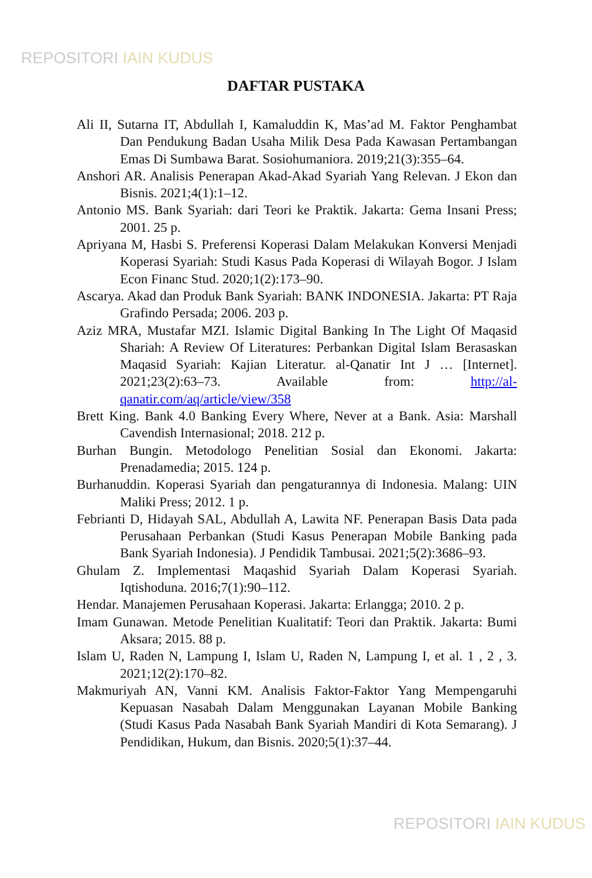REPOSITORI IAIN KUDUS
DAFTAR PUSTAKA
Ali II, Sutarna IT, Abdullah I, Kamaluddin K, Mas’ad M. Faktor Penghambat Dan Pendukung Badan Usaha Milik Desa Pada Kawasan Pertambangan Emas Di Sumbawa Barat. Sosiohumaniora. 2019;21(3):355–64.
Anshori AR. Analisis Penerapan Akad-Akad Syariah Yang Relevan. J Ekon dan Bisnis. 2021;4(1):1–12.
Antonio MS. Bank Syariah: dari Teori ke Praktik. Jakarta: Gema Insani Press; 2001. 25 p.
Apriyana M, Hasbi S. Preferensi Koperasi Dalam Melakukan Konversi Menjadi Koperasi Syariah: Studi Kasus Pada Koperasi di Wilayah Bogor. J Islam Econ Financ Stud. 2020;1(2):173–90.
Ascarya. Akad dan Produk Bank Syariah: BANK INDONESIA. Jakarta: PT Raja Grafindo Persada; 2006. 203 p.
Aziz MRA, Mustafar MZI. Islamic Digital Banking In The Light Of Maqasid Shariah: A Review Of Literatures: Perbankan Digital Islam Berasaskan Maqasid Syariah: Kajian Literatur. al-Qanatir Int J … [Internet]. 2021;23(2):63–73. Available from: http://al-qanatir.com/aq/article/view/358
Brett King. Bank 4.0 Banking Every Where, Never at a Bank. Asia: Marshall Cavendish Internasional; 2018. 212 p.
Burhan Bungin. Metodologo Penelitian Sosial dan Ekonomi. Jakarta: Prenadamedia; 2015. 124 p.
Burhanuddin. Koperasi Syariah dan pengaturannya di Indonesia. Malang: UIN Maliki Press; 2012. 1 p.
Febrianti D, Hidayah SAL, Abdullah A, Lawita NF. Penerapan Basis Data pada Perusahaan Perbankan (Studi Kasus Penerapan Mobile Banking pada Bank Syariah Indonesia). J Pendidik Tambusai. 2021;5(2):3686–93.
Ghulam Z. Implementasi Maqashid Syariah Dalam Koperasi Syariah. Iqtishoduna. 2016;7(1):90–112.
Hendar. Manajemen Perusahaan Koperasi. Jakarta: Erlangga; 2010. 2 p.
Imam Gunawan. Metode Penelitian Kualitatif: Teori dan Praktik. Jakarta: Bumi Aksara; 2015. 88 p.
Islam U, Raden N, Lampung I, Islam U, Raden N, Lampung I, et al. 1 , 2 , 3. 2021;12(2):170–82.
Makmuriyah AN, Vanni KM. Analisis Faktor-Faktor Yang Mempengaruhi Kepuasan Nasabah Dalam Menggunakan Layanan Mobile Banking (Studi Kasus Pada Nasabah Bank Syariah Mandiri di Kota Semarang). J Pendidikan, Hukum, dan Bisnis. 2020;5(1):37–44.
REPOSITORI IAIN KUDUS